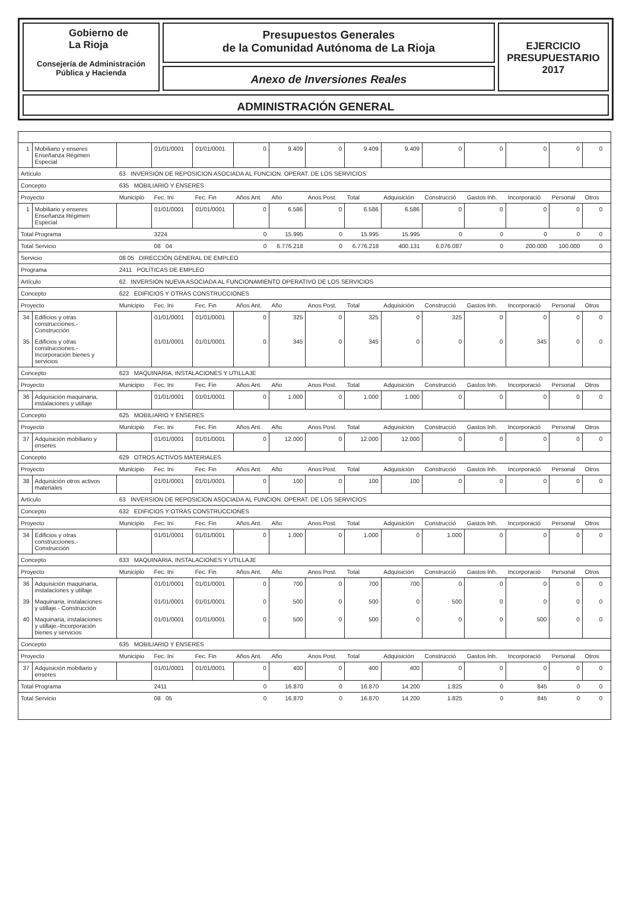Gobierno de
La Rioja
Consejería de Administración
Pública y Hacienda
Presupuestos Generales
de la Comunidad Autónoma de La Rioja
Anexo de Inversiones Reales
EJERCICIO
PRESUPUESTARIO
2017
ADMINISTRACIÓN GENERAL
| 1 | Mobiliario y enseres Enseñanza Régimen Especial | | 01/01/0001 | 01/01/0001 | 0 | 9.409 | 0 | 9.409 | 9.409 | 0 | 0 | 0 | 0 | 0 | |
| Artículo | | 63 INVERSION DE REPOSICION ASOCIADA AL FUNCION. OPERAT. DE LOS SERVICIOS | | | | | | | | | | | | | |
| Concepto | | 635 MOBILIARIO Y ENSERES | | | | | | | | | | | | | |
| Proyecto | | Municipio | Fec. Ini | Fec. Fin | Años Ant. | Año | Anos Post. | Total | Adquisición | Construcció | Gastos Inh. | Incorporació | Personal | Otros | |
| 1 | Mobiliario y enseres Enseñanza Régimen Especial | | 01/01/0001 | 01/01/0001 | 0 | 6.586 | 0 | 6.586 | 6.586 | 0 | 0 | 0 | 0 | 0 | |
| Total Programa | | | 3224 | | 0 | 15.995 | 0 | 15.995 | 15.995 | 0 | 0 | 0 | 0 | 0 | |
| Total Servicio | | | 08 04 | | 0 | 6.776.218 | 0 | 6.776.218 | 400.131 | 6.076.087 | 0 | 200.000 | 100.000 | 0 | |
| Servicio | | 08 05 DIRECCIÓN GENERAL DE EMPLEO | | | | | | | | | | | | | |
| Programa | | 2411 POLÍTICAS DE EMPLEO | | | | | | | | | | | | | |
| Artículo | | 62 INVERSION NUEVA ASOCIADA AL FUNCIONAMIENTO OPERATIVO DE LOS SERVICIOS | | | | | | | | | | | | | |
| Concepto | | 622 EDIFICIOS Y OTRAS CONSTRUCCIONES | | | | | | | | | | | | | |
| Proyecto | | Municipio | Fec. Ini | Fec. Fin | Años Ant. | Año | Anos Post. | Total | Adquisición | Construcció | Gastos Inh. | Incorporació | Personal | Otros | |
| 34 | Edificios y otras construcciones.- Construcción | | 01/01/0001 | 01/01/0001 | 0 | 325 | 0 | 325 | 0 | 325 | 0 | 0 | 0 | 0 | |
| 35 | Edificios y otras construcciones.- Incorporación bienes y servicios | | 01/01/0001 | 01/01/0001 | 0 | 345 | 0 | 345 | 0 | 0 | 0 | 345 | 0 | 0 | |
| Concepto | | 623 MAQUINARIA, INSTALACIONES Y UTILLAJE | | | | | | | | | | | | | |
| Proyecto | | Municipio | Fec. Ini | Fec. Fin | Años Ant. | Año | Anos Post. | Total | Adquisición | Construcció | Gastos Inh. | Incorporació | Personal | Otros | |
| 36 | Adquisición maquinaria, instalaciones y utillaje | | 01/01/0001 | 01/01/0001 | 0 | 1.000 | 0 | 1.000 | 1.000 | 0 | 0 | 0 | 0 | 0 | |
| Concepto | | 625 MOBILIARIO Y ENSERES | | | | | | | | | | | | | |
| Proyecto | | Municipio | Fec. Ini | Fec. Fin | Años Ant. | Año | Anos Post. | Total | Adquisición | Construcció | Gastos Inh. | Incorporació | Personal | Otros | |
| 37 | Adquisición mobiliario y enseres | | 01/01/0001 | 01/01/0001 | 0 | 12.000 | 0 | 12.000 | 12.000 | 0 | 0 | 0 | 0 | 0 | |
| Concepto | | 629 OTROS ACTIVOS MATERIALES | | | | | | | | | | | | | |
| Proyecto | | Municipio | Fec. Ini | Fec. Fin | Años Ant. | Año | Anos Post. | Total | Adquisición | Construcció | Gastos Inh. | Incorporació | Personal | Otros | |
| 38 | Adquisición otros activos materiales | | 01/01/0001 | 01/01/0001 | 0 | 100 | 0 | 100 | 100 | 0 | 0 | 0 | 0 | 0 | |
| Artículo | | 63 INVERSION DE REPOSICION ASOCIADA AL FUNCION. OPERAT. DE LOS SERVICIOS | | | | | | | | | | | | | |
| Concepto | | 632 EDIFICIOS Y OTRAS CONSTRUCCIONES | | | | | | | | | | | | | |
| Proyecto | | Municipio | Fec. Ini | Fec. Fin | Años Ant. | Año | Anos Post. | Total | Adquisición | Construcció | Gastos Inh. | Incorporació | Personal | Otros | |
| 34 | Edificios y otras construcciones.- Construcción | | 01/01/0001 | 01/01/0001 | 0 | 1.000 | 0 | 1.000 | 0 | 1.000 | 0 | 0 | 0 | 0 | |
| Concepto | | 633 MAQUINARIA, INSTALACIONES Y UTILLAJE | | | | | | | | | | | | | |
| Proyecto | | Municipio | Fec. Ini | Fec. Fin | Años Ant. | Año | Anos Post. | Total | Adquisición | Construcció | Gastos Inh. | Incorporació | Personal | Otros | |
| 36 | Adquisición maquinaria, instalaciones y utillaje | | 01/01/0001 | 01/01/0001 | 0 | 700 | 0 | 700 | 700 | 0 | 0 | 0 | 0 | 0 | |
| 39 | Maquinaria, instalaciones y utillaje.- Construcción | | 01/01/0001 | 01/01/0001 | 0 | 500 | 0 | 500 | 0 | 500 | 0 | 0 | 0 | 0 | |
| 40 | Maquinaria, instalaciones y utillaje.-Incorporación bienes y servicios | | 01/01/0001 | 01/01/0001 | 0 | 500 | 0 | 500 | 0 | 0 | 0 | 500 | 0 | 0 | |
| Concepto | | 635 MOBILIARIO Y ENSERES | | | | | | | | | | | | | |
| Proyecto | | Municipio | Fec. Ini | Fec. Fin | Años Ant. | Año | Anos Post. | Total | Adquisición | Construcció | Gastos Inh. | Incorporació | Personal | Otros | |
| 37 | Adquisición mobiliario y enseres | | 01/01/0001 | 01/01/0001 | 0 | 400 | 0 | 400 | 400 | 0 | 0 | 0 | 0 | 0 | |
| Total Programa | | | 2411 | | 0 | 16.870 | 0 | 16.870 | 14.200 | 1.825 | 0 | 845 | 0 | 0 | |
| Total Servicio | | | 08 05 | | 0 | 16.870 | 0 | 16.870 | 14.200 | 1.825 | 0 | 845 | 0 | 0 | |